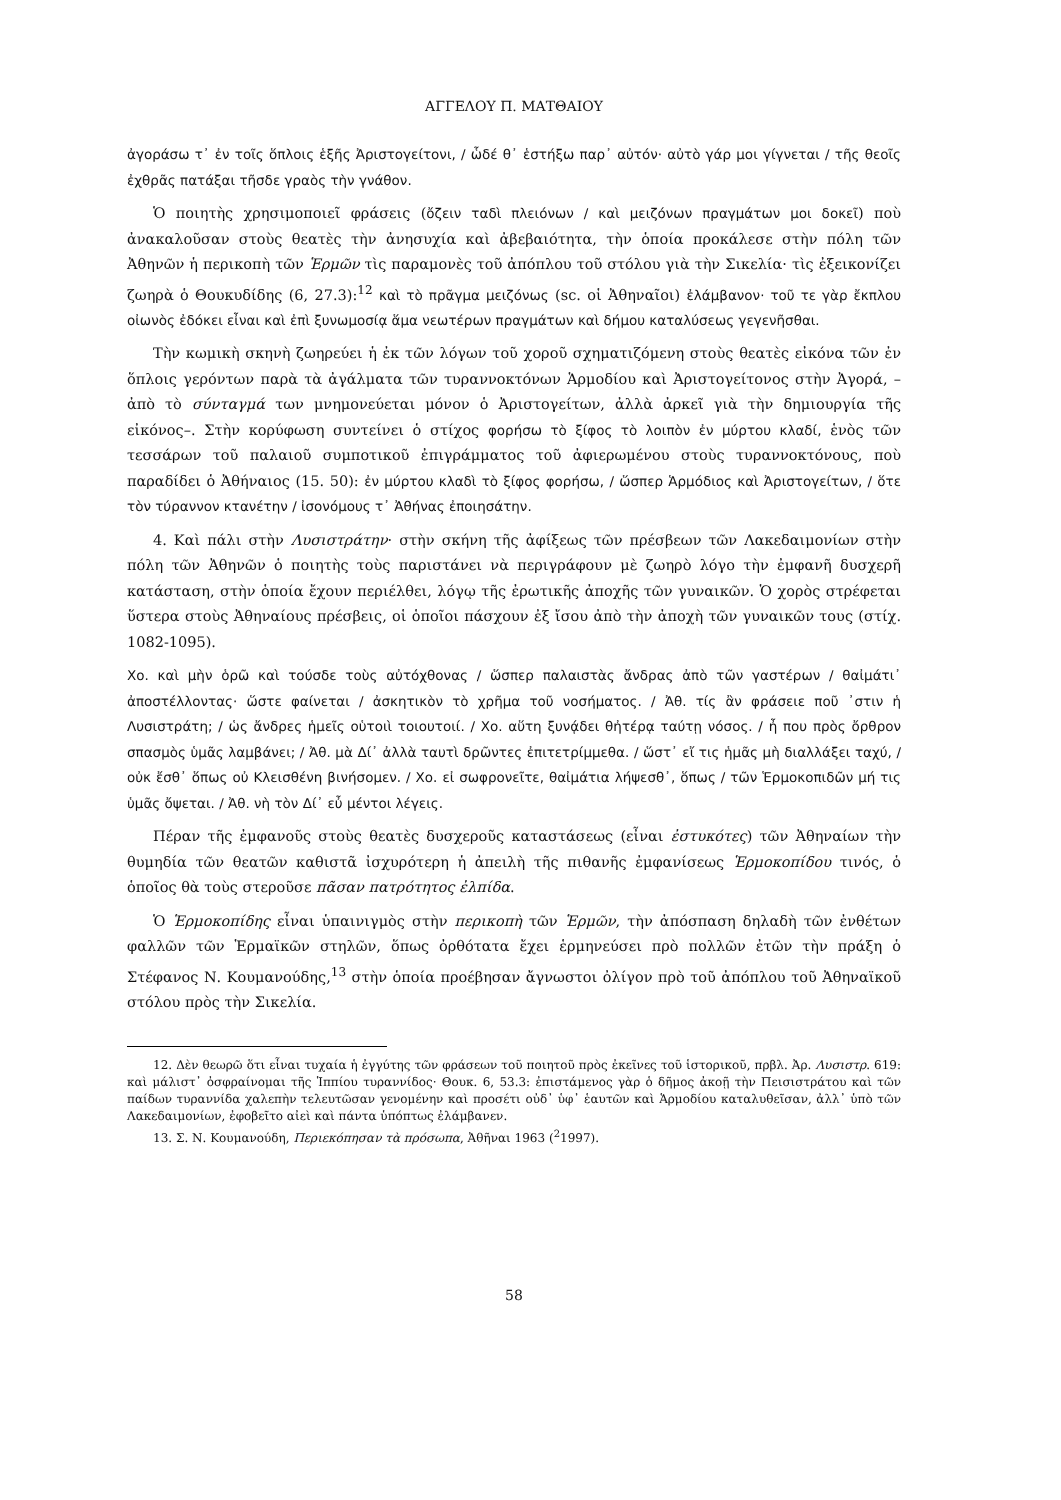ΑΓΓΕΛΟΥ Π. ΜΑΤΘΑΙΟΥ
ἀγοράσω τ᾽ ἐν τοῖς ὅπλοις ἑξῆς Ἀριστογείτονι, / ὧδέ θ᾽ ἑστήξω παρ᾽ αὐτόν· αὐτὸ γάρ μοι γίγνεται / τῆς θεοῖς ἐχθρᾶς πατάξαι τῆσδε γραὸς τὴν γνάθον.
Ὁ ποιητὴς χρησιμοποιεῖ φράσεις (ὄζειν ταδὶ πλειόνων / καὶ μειζόνων πραγμάτων μοι δοκεῖ) ποὺ ἀνακαλοῦσαν στοὺς θεατὲς τὴν ἀνησυχία καὶ ἀβεβαιότητα, τὴν ὁποία προκάλεσε στὴν πόλη τῶν Ἀθηνῶν ἡ περικοπὴ τῶν Ἑρμῶν τὶς παραμονὲς τοῦ ἀπόπλου τοῦ στόλου γιὰ τὴν Σικελία· τὶς ἐξεικονίζει ζωηρὰ ὁ Θουκυδίδης (6, 27.3):<sup>12</sup> καὶ τὸ πρᾶγμα μειζόνως (sc. οἱ Ἀθηναῖοι) ἐλάμβανον· τοῦ τε γὰρ ἔκπλου οἰωνὸς ἐδόκει εἶναι καὶ ἐπὶ ξυνωμοσίᾳ ἅμα νεωτέρων πραγμάτων καὶ δήμου καταλύσεως γεγενῆσθαι.
Τὴν κωμικὴ σκηνὴ ζωηρεύει ἡ ἐκ τῶν λόγων τοῦ χοροῦ σχηματιζόμενη στοὺς θεατὲς εἰκόνα τῶν ἐν ὅπλοις γερόντων παρὰ τὰ ἀγάλματα τῶν τυραννοκτόνων Ἁρμοδίου καὶ Ἀριστογείτονος στὴν Ἀγορά, –ἀπὸ τὸ σύνταγμά των μνημονεύεται μόνον ὁ Ἀριστογείτων, ἀλλὰ ἀρκεῖ γιὰ τὴν δημιουργία τῆς εἰκόνος–. Στὴν κορύφωση συντείνει ὁ στίχος φορήσω τὸ ξίφος τὸ λοιπὸν ἐν μύρτου κλαδί, ἑνὸς τῶν τεσσάρων τοῦ παλαιοῦ συμποτικοῦ ἐπιγράμματος τοῦ ἀφιερωμένου στοὺς τυραννοκτόνους, ποὺ παραδίδει ὁ Ἀθήναιος (15. 50): ἐν μύρτου κλαδὶ τὸ ξίφος φορήσω, / ὥσπερ Ἁρμόδιος καὶ Ἀριστογείτων, / ὅτε τὸν τύραννον κτανέτην / ἰσονόμους τ᾽ Ἀθήνας ἐποιησάτην.
4. Καὶ πάλι στὴν Λυσιστράτην· στὴν σκήνη τῆς ἀφίξεως τῶν πρέσβεων τῶν Λακεδαιμονίων στὴν πόλη τῶν Ἀθηνῶν ὁ ποιητὴς τοὺς παριστάνει νὰ περιγράφουν μὲ ζωηρὸ λόγο τὴν ἐμφανῆ δυσχερῆ κατάσταση, στὴν ὁποία ἔχουν περιέλθει, λόγῳ τῆς ἐρωτικῆς ἀποχῆς τῶν γυναικῶν. Ὁ χορὸς στρέφεται ὕστερα στοὺς Ἀθηναίους πρέσβεις, οἱ ὁποῖοι πάσχουν ἐξ ἴσου ἀπὸ τὴν ἀποχὴ τῶν γυναικῶν τους (στίχ. 1082-1095).
Χο. καὶ μὴν ὁρῶ καὶ τούσδε τοὺς αὐτόχθονας / ὥσπερ παλαιστὰς ἄνδρας ἀπὸ τῶν γαστέρων / θαἰμάτι᾽ ἀποστέλλοντας· ὥστε φαίνεται / ἀσκητικὸν τὸ χρῆμα τοῦ νοσήματος. / Ἀθ. τίς ἂν φράσειε ποῦ ᾽στιν ἡ Λυσιστράτη; / ὡς ἄνδρες ἡμεῖς οὑτοιὶ τοιουτοιί. / Χο. αὕτη ξυνᾴδει θἠτέρᾳ ταύτῃ νόσος. / ἦ που πρὸς ὄρθρον σπασμὸς ὑμᾶς λαμβάνει; / Ἀθ. μὰ Δί᾽ ἀλλὰ ταυτὶ δρῶντες ἐπιτετρίμμεθα. / ὥστ᾽ εἴ τις ἡμᾶς μὴ διαλλάξει ταχύ, / οὐκ ἔσθ᾽ ὅπως οὐ Κλεισθένη βινήσομεν. / Χο. εἰ σωφρονεῖτε, θαἰμάτια λήψεσθ᾽, ὅπως / τῶν Ἑρμοκοπιδῶν μή τις ὑμᾶς ὄψεται. / Ἀθ. νὴ τὸν Δί᾽ εὖ μέντοι λέγεις.
Πέραν τῆς ἐμφανοῦς στοὺς θεατὲς δυσχεροῦς καταστάσεως (εἶναι ἐστυκότες) τῶν Ἀθηναίων τὴν θυμηδία τῶν θεατῶν καθιστᾶ ἰσχυρότερη ἡ ἀπειλὴ τῆς πιθανῆς ἐμφανίσεως Ἑρμοκοπίδου τινός, ὁ ὁποῖος θὰ τοὺς στεροῦσε πᾶσαν πατρότητος ἐλπίδα.
Ὁ Ἑρμοκοπίδης εἶναι ὑπαινιγμὸς στὴν περικοπὴ τῶν Ἑρμῶν, τὴν ἀπόσπαση δηλαδὴ τῶν ἐνθέτων φαλλῶν τῶν Ἑρμαϊκῶν στηλῶν, ὅπως ὀρθότατα ἔχει ἑρμηνεύσει πρὸ πολλῶν ἐτῶν τὴν πράξη ὁ Στέφανος Ν. Κουμανούδης,<sup>13</sup> στὴν ὁποία προέβησαν ἄγνωστοι ὀλίγον πρὸ τοῦ ἀπόπλου τοῦ Ἀθηναϊκοῦ στόλου πρὸς τὴν Σικελία.
12. Δὲν θεωρῶ ὅτι εἶναι τυχαία ἡ ἐγγύτης τῶν φράσεων τοῦ ποιητοῦ πρὸς ἐκεῖνες τοῦ ἱστορικοῦ, πρβλ. Ἀρ. Λυσιστρ. 619: καὶ μάλιστ᾽ ὀσφραίνομαι τῆς Ἱππίου τυραννίδος· Θουκ. 6, 53.3: ἐπιστάμενος γὰρ ὁ δῆμος ἀκοῇ τὴν Πεισιστράτου καὶ τῶν παίδων τυραννίδα χαλεπὴν τελευτῶσαν γενομένην καὶ προσέτι οὐδ᾽ ὑφ᾽ ἑαυτῶν καὶ Ἁρμοδίου καταλυθεῖσαν, ἀλλ᾽ ὑπὸ τῶν Λακεδαιμονίων, ἐφοβεῖτο αἰεὶ καὶ πάντα ὑπόπτως ἐλάμβανεν.
13. Σ. Ν. Κουμανούδη, Περιεκόπησαν τὰ πρόσωπα, Ἀθῆναι 1963 (<sup>2</sup>1997).
58